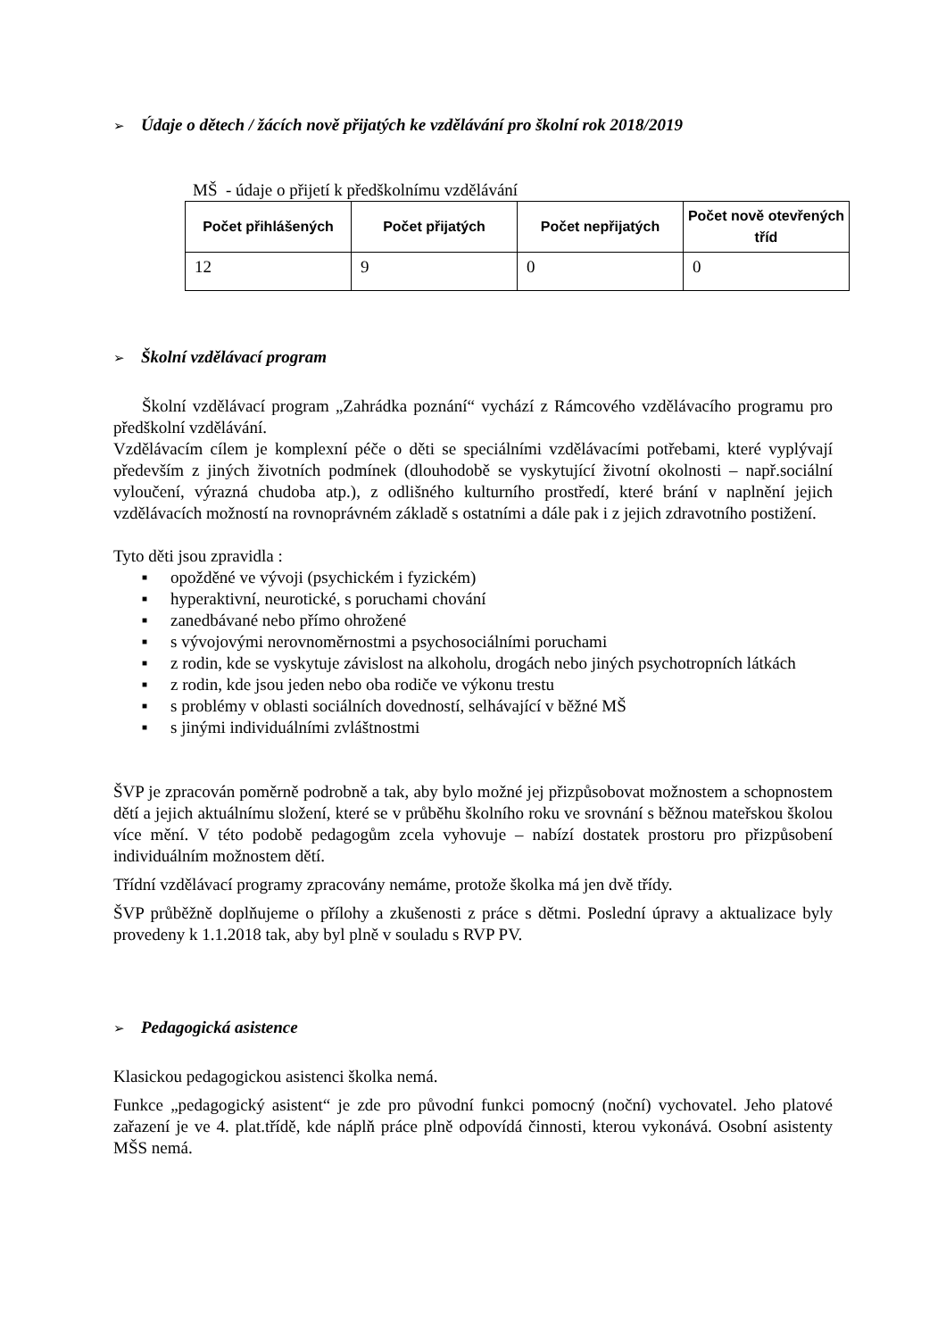➢ Údaje o dětech / žácích nově přijatých ke vzdělávání pro školní rok 2018/2019
MŠ - údaje o přijetí k předškolnímu vzdělávání
| Počet přihlášených | Počet přijatých | Počet nepřijatých | Počet nově otevřených tříd |
| --- | --- | --- | --- |
| 12 | 9 | 0 | 0 |
➢ Školní vzdělávací program
Školní vzdělávací program „Zahrádka poznání“ vychází z Rámcového vzdělávacího programu pro předškolní vzdělávání.
Vzdělávacím cílem je komplexní péče o děti se speciálními vzdělávacími potřebami, které vyplývají především z jiných životních podmínek (dlouhodobě se vyskytující životní okolnosti – např.sociální vyloučení, výrazná chudoba atp.), z odlišného kulturního prostředí, které brání v naplnění jejich vzdělávacích možností na rovnoprávném základě s ostatními a dále pak i z jejich zdravotního postižení.
Tyto děti jsou zpravidla :
■ opožděné ve vývoji (psychickém i fyzickém)
■ hyperaktivní, neurotické, s poruchami chování
■ zanedbávané nebo přímo ohrožené
■ s vývojovými nerovnoměrnostmi a psychosociálními poruchami
■ z rodin, kde se vyskytuje závislost na alkoholu, drogách nebo jiných psychotropních látkách
■ z rodin, kde jsou jeden nebo oba rodiče ve výkonu trestu
■ s problémy v oblasti sociálních dovedností, selhávající v běžné MŠ
■ s jinými individuálními zvláštnostmi
ŠVP je zpracován poměrně podrobně a tak, aby bylo možné jej přizpůsobovat možnostem a schopnostem dětí a jejich aktuálnímu složení, které se v průběhu školního roku ve srovnání s běžnou mateřskou školou více mění. V této podobě pedagogům zcela vyhovuje – nabízí dostatek prostoru pro přizpůsobení individuálním možnostem dětí.
Třídní vzdělávací programy zpracovány nemáme, protože školka má jen dvě třídy.
ŠVP průběžně doplňujeme o přílohy a zkušenosti z práce s dětmi. Poslední úpravy a aktualizace byly provedeny k 1.1.2018 tak, aby byl plně v souladu s RVP PV.
➢ Pedagogická asistence
Klasickou pedagogickou asistenci školka nemá.
Funkce „pedagogický asistent“ je zde pro původní funkci pomocný (noční) vychovatel. Jeho platové zařazení je ve 4. plat.třídě, kde náplň práce plně odpovídá činnosti, kterou vykonává. Osobní asistenty MŠS nemá.